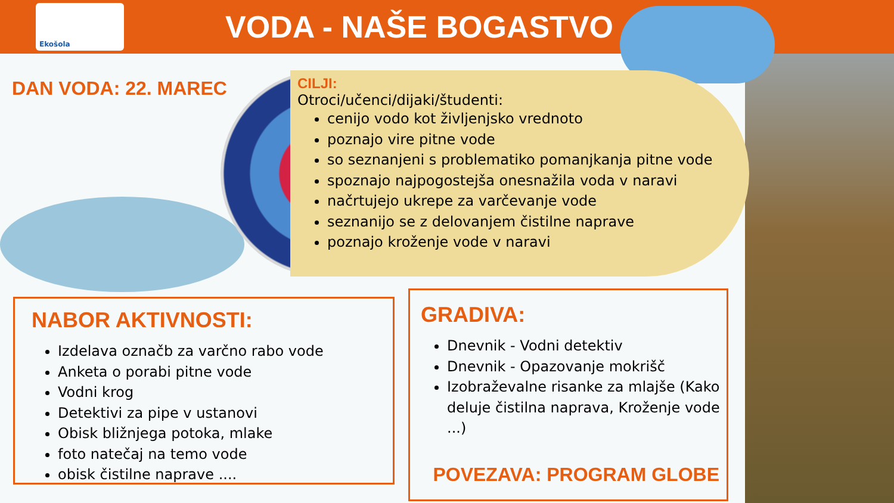Ekošola
VODA - NAŠE BOGASTVO
DAN VODA: 22. MAREC
CILJI:
Otroci/učenci/dijaki/študenti:
cenijo vodo kot življenjsko vrednoto
poznajo vire pitne vode
so seznanjeni s problematiko pomanjkanja pitne vode
spoznajo najpogostejša onesnažila voda v naravi
načrtujejo ukrepe za varčevanje vode
seznanijo se z delovanjem čistilne naprave
poznajo kroženje vode v naravi
NABOR AKTIVNOSTI:
Izdelava označb za varčno rabo vode
Anketa o porabi pitne vode
Vodni krog
Detektivi za pipe v ustanovi
Obisk bližnjega potoka, mlake
foto natečaj na temo vode
obisk čistilne naprave ....
GRADIVA:
Dnevnik - Vodni detektiv
Dnevnik - Opazovanje mokrišč
Izobraževalne risanke za mlajše (Kako deluje čistilna naprava, Kroženje vode ...)
POVEZAVA: PROGRAM GLOBE